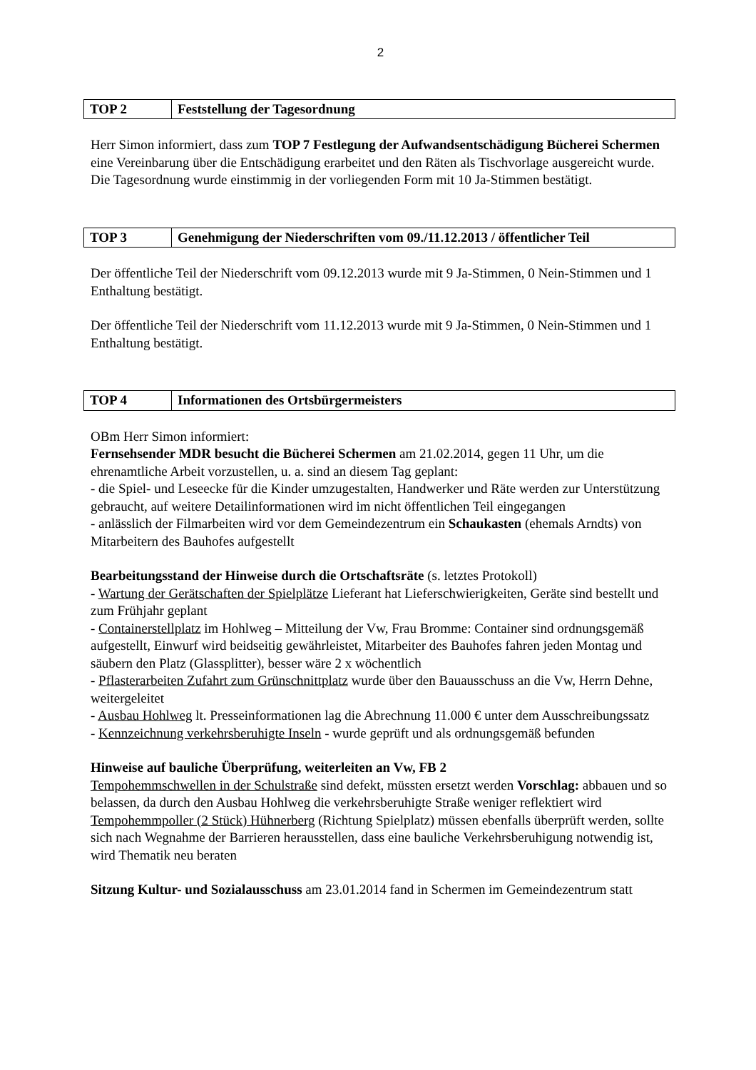2
| TOP 2 | Feststellung der Tagesordnung |
Herr Simon informiert, dass zum TOP 7 Festlegung der Aufwandsentschädigung Bücherei Schermen eine Vereinbarung über die Entschädigung erarbeitet und den Räten als Tischvorlage ausgereicht wurde. Die Tagesordnung wurde einstimmig in der vorliegenden Form mit 10 Ja-Stimmen bestätigt.
| TOP 3 | Genehmigung der Niederschriften vom 09./11.12.2013 / öffentlicher Teil |
Der öffentliche Teil der Niederschrift vom 09.12.2013 wurde mit 9 Ja-Stimmen, 0 Nein-Stimmen und 1 Enthaltung bestätigt.
Der öffentliche Teil der Niederschrift vom 11.12.2013 wurde mit 9 Ja-Stimmen, 0 Nein-Stimmen und 1 Enthaltung bestätigt.
| TOP 4 | Informationen des Ortsbürgermeisters |
OBm Herr Simon informiert:
Fernsehsender MDR besucht die Bücherei Schermen am 21.02.2014, gegen 11 Uhr, um die ehrenamtliche Arbeit vorzustellen, u. a. sind an diesem Tag geplant:
- die Spiel- und Leseecke für die Kinder umzugestalten, Handwerker und Räte werden zur Unterstützung gebraucht, auf weitere Detailinformationen wird im nicht öffentlichen Teil eingegangen
- anlässlich der Filmarbeiten wird vor dem Gemeindezentrum ein Schaukasten (ehemals Arndts) von Mitarbeitern des Bauhofes aufgestellt
Bearbeitungsstand der Hinweise durch die Ortschaftsräte (s. letztes Protokoll)
- Wartung der Gerätschaften der Spielplätze Lieferant hat Lieferschwierigkeiten, Geräte sind bestellt und zum Frühjahr geplant
- Containerstellplatz im Hohlweg – Mitteilung der Vw, Frau Bromme: Container sind ordnungsgemäß aufgestellt, Einwurf wird beidseitig gewährleistet, Mitarbeiter des Bauhofes fahren jeden Montag und säubern den Platz (Glassplitter), besser wäre 2 x wöchentlich
- Pflasterarbeiten Zufahrt zum Grünschnittplatz wurde über den Bauausschuss an die Vw, Herrn Dehne, weitergeleitet
- Ausbau Hohlweg lt. Presseinformationen lag die Abrechnung 11.000 € unter dem Ausschreibungssatz
- Kennzeichnung verkehrsberuhigte Inseln - wurde geprüft und als ordnungsgemäß befunden
Hinweise auf bauliche Überprüfung, weiterleiten an Vw, FB 2
Tempohemmschwellen in der Schulstraße sind defekt, müssten ersetzt werden Vorschlag: abbauen und so belassen, da durch den Ausbau Hohlweg die verkehrsberuhigte Straße weniger reflektiert wird
Tempohemmpoller (2 Stück) Hühnerberg (Richtung Spielplatz) müssen ebenfalls überprüft werden, sollte sich nach Wegnahme der Barrieren herausstellen, dass eine bauliche Verkehrsberuhigung notwendig ist, wird Thematik neu beraten
Sitzung Kultur- und Sozialausschuss am 23.01.2014 fand in Schermen im Gemeindezentrum statt